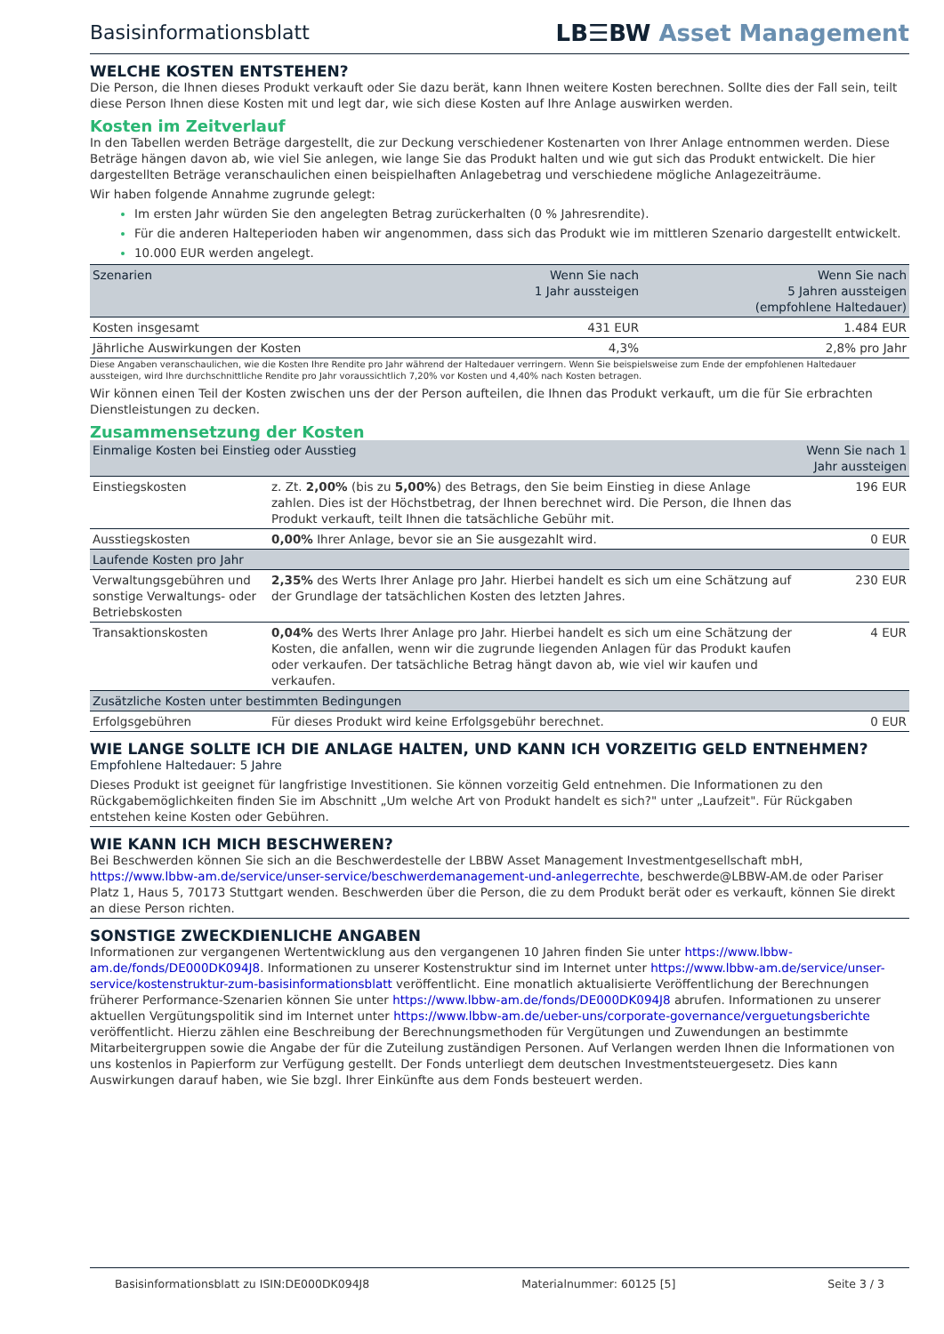Basisinformationsblatt LB☰BW Asset Management
WELCHE KOSTEN ENTSTEHEN?
Die Person, die Ihnen dieses Produkt verkauft oder Sie dazu berät, kann Ihnen weitere Kosten berechnen. Sollte dies der Fall sein, teilt diese Person Ihnen diese Kosten mit und legt dar, wie sich diese Kosten auf Ihre Anlage auswirken werden.
Kosten im Zeitverlauf
In den Tabellen werden Beträge dargestellt, die zur Deckung verschiedener Kostenarten von Ihrer Anlage entnommen werden. Diese Beträge hängen davon ab, wie viel Sie anlegen, wie lange Sie das Produkt halten und wie gut sich das Produkt entwickelt. Die hier dargestellten Beträge veranschaulichen einen beispielhaften Anlagebetrag und verschiedene mögliche Anlagezeiträume.
Wir haben folgende Annahme zugrunde gelegt:
Im ersten Jahr würden Sie den angelegten Betrag zurückerhalten (0 % Jahresrendite).
Für die anderen Halteperioden haben wir angenommen, dass sich das Produkt wie im mittleren Szenario dargestellt entwickelt.
10.000 EUR werden angelegt.
| Szenarien | Wenn Sie nach 1 Jahr aussteigen | Wenn Sie nach 5 Jahren aussteigen (empfohlene Haltedauer) |
| --- | --- | --- |
| Kosten insgesamt | 431 EUR | 1.484 EUR |
| Jährliche Auswirkungen der Kosten | 4,3% | 2,8% pro Jahr |
Diese Angaben veranschaulichen, wie die Kosten Ihre Rendite pro Jahr während der Haltedauer verringern. Wenn Sie beispielsweise zum Ende der empfohlenen Haltedauer aussteigen, wird Ihre durchschnittliche Rendite pro Jahr voraussichtlich 7,20% vor Kosten und 4,40% nach Kosten betragen.
Wir können einen Teil der Kosten zwischen uns der der Person aufteilen, die Ihnen das Produkt verkauft, um die für Sie erbrachten Dienstleistungen zu decken.
Zusammensetzung der Kosten
| Einmalige Kosten bei Einstieg oder Ausstieg | | Wenn Sie nach 1 Jahr aussteigen |
| --- | --- | --- |
| Einstiegskosten | z. Zt. 2,00% (bis zu 5,00% ) des Betrags, den Sie beim Einstieg in diese Anlage zahlen. Dies ist der Höchstbetrag, der Ihnen berechnet wird. Die Person, die Ihnen das Produkt verkauft, teilt Ihnen die tatsächliche Gebühr mit. | 196 EUR |
| Ausstiegskosten | 0,00% Ihrer Anlage, bevor sie an Sie ausgezahlt wird. | 0 EUR |
| Laufende Kosten pro Jahr | | |
| Verwaltungsgebühren und sonstige Verwaltungs- oder Betriebskosten | 2,35% des Werts Ihrer Anlage pro Jahr. Hierbei handelt es sich um eine Schätzung auf der Grundlage der tatsächlichen Kosten des letzten Jahres. | 230 EUR |
| Transaktionskosten | 0,04% des Werts Ihrer Anlage pro Jahr. Hierbei handelt es sich um eine Schätzung der Kosten, die anfallen, wenn wir die zugrunde liegenden Anlagen für das Produkt kaufen oder verkaufen. Der tatsächliche Betrag hängt davon ab, wie viel wir kaufen und verkaufen. | 4 EUR |
| Zusätzliche Kosten unter bestimmten Bedingungen | | |
| Erfolgsgebühren | Für dieses Produkt wird keine Erfolgsgebühr berechnet. | 0 EUR |
WIE LANGE SOLLTE ICH DIE ANLAGE HALTEN, UND KANN ICH VORZEITIG GELD ENTNEHMEN?
Empfohlene Haltedauer: 5 Jahre
Dieses Produkt ist geeignet für langfristige Investitionen. Sie können vorzeitig Geld entnehmen. Die Informationen zu den Rückgabemöglichkeiten finden Sie im Abschnitt „Um welche Art von Produkt handelt es sich?" unter „Laufzeit". Für Rückgaben entstehen keine Kosten oder Gebühren.
WIE KANN ICH MICH BESCHWEREN?
Bei Beschwerden können Sie sich an die Beschwerdestelle der LBBW Asset Management Investmentgesellschaft mbH, https://www.lbbw-am.de/service/unser-service/beschwerdemanagement-und-anlegerrechte, beschwerde@LBBW-AM.de oder Pariser Platz 1, Haus 5, 70173 Stuttgart wenden. Beschwerden über die Person, die zu dem Produkt berät oder es verkauft, können Sie direkt an diese Person richten.
SONSTIGE ZWECKDIENLICHE ANGABEN
Informationen zur vergangenen Wertentwicklung aus den vergangenen 10 Jahren finden Sie unter https://www.lbbw-am.de/fonds/DE000DK094J8. Informationen zu unserer Kostenstruktur sind im Internet unter https://www.lbbw-am.de/service/unser-service/kostenstruktur-zum-basisinformationsblatt veröffentlicht. Eine monatlich aktualisierte Veröffentlichung der Berechnungen früherer Performance-Szenarien können Sie unter https://www.lbbw-am.de/fonds/DE000DK094J8 abrufen. Informationen zu unserer aktuellen Vergütungspolitik sind im Internet unter https://www.lbbw-am.de/ueber-uns/corporate-governance/verguetungsberichte veröffentlicht. Hierzu zählen eine Beschreibung der Berechnungsmethoden für Vergütungen und Zuwendungen an bestimmte Mitarbeitergruppen sowie die Angabe der für die Zuteilung zuständigen Personen. Auf Verlangen werden Ihnen die Informationen von uns kostenlos in Papierform zur Verfügung gestellt. Der Fonds unterliegt dem deutschen Investmentsteuergesetz. Dies kann Auswirkungen darauf haben, wie Sie bzgl. Ihrer Einkünfte aus dem Fonds besteuert werden.
Basisinformationsblatt zu ISIN:DE000DK094J8 Materialnummer: 60125 [5] Seite 3 / 3